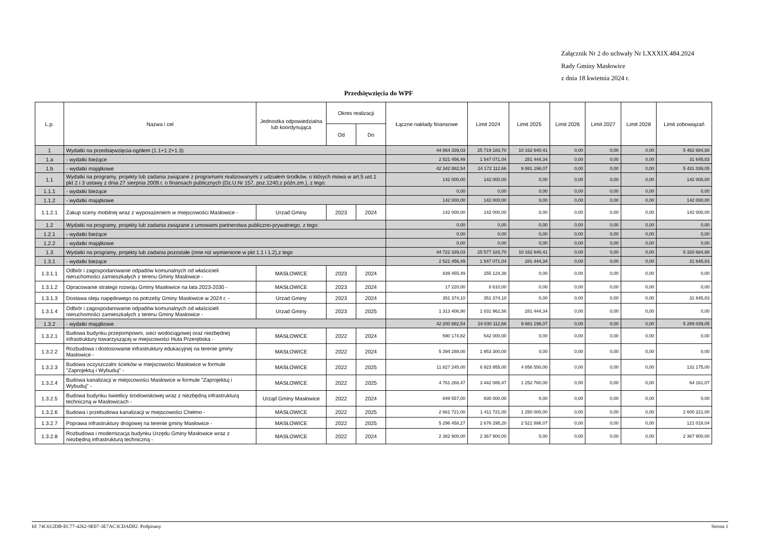Załącznik Nr 2 do uchwały Nr LXXXIX.484.2024
Rady Gminy Masłowice
z dnia 18 kwietnia 2024 r.
Przedsięwzięcia do WPF
| L.p. | Nazwa i cel | Jednostka odpowiedzialna lub koordynująca | Okres realizacji | | Łączne nakłady finansowe | Limit 2024 | Limit 2025 | Limit 2026 | Limit 2027 | Limit 2028 | Limit zobowiązań |
| --- | --- | --- | --- | --- | --- | --- | --- | --- | --- | --- | --- |
| | | | Od | Do | | | | | | | |
| 1 | Wydatki na przedsięwzięcia-ogółem (1.1+1.2+1.3) | | | | 44 864 339,03 | 25 719 183,70 | 10 162 640,41 | 0,00 | 0,00 | 0,00 | 5 462 684,88 |
| 1.a | - wydatki bieżące | | | | 2 521 456,49 | 1 547 071,04 | 281 444,34 | 0,00 | 0,00 | 0,00 | 31 645,83 |
| 1.b | - wydatki majątkowe | | | | 42 342 882,54 | 24 172 112,66 | 9 881 196,07 | 0,00 | 0,00 | 0,00 | 5 431 039,05 |
| 1.1 | Wydatki na programy, projekty lub zadania związane z programami realizowanymi z udziałem środków, o których mowa w art.5 ust.1 pkt 2 i 3 ustawy z dnia 27 sierpnia 2009.r. o finansach publicznych (Dz.U.Nr 157, poz.1240,z późn.zm.), z tego: | | | | 142 000,00 | 142 000,00 | 0,00 | 0,00 | 0,00 | 0,00 | 142 000,00 |
| 1.1.1 | - wydatki bieżące | | | | 0,00 | 0,00 | 0,00 | 0,00 | 0,00 | 0,00 | 0,00 |
| 1.1.2 | - wydatki majątkowe | | | | 142 000,00 | 142 000,00 | 0,00 | 0,00 | 0,00 | 0,00 | 142 000,00 |
| 1.1.2.1 | Zakup sceny mobilnej wraz z wyposażeniem w miejscowości Masłowice - | Urzad Gminy | 2023 | 2024 | 142 000,00 | 142 000,00 | 0,00 | 0,00 | 0,00 | 0,00 | 142 000,00 |
| 1.2 | Wydatki na programy, projekty lub zadania związane z umowami partnerstwa publiczno-prywatnego, z tego: | | | | 0,00 | 0,00 | 0,00 | 0,00 | 0,00 | 0,00 | 0,00 |
| 1.2.1 | - wydatki bieżące | | | | 0,00 | 0,00 | 0,00 | 0,00 | 0,00 | 0,00 | 0,00 |
| 1.2.2 | - wydatki majątkowe | | | | 0,00 | 0,00 | 0,00 | 0,00 | 0,00 | 0,00 | 0,00 |
| 1.3 | Wydatki na programy, projekty lub zadania pozostałe (inne niż wymienione w pkt 1.1 i 1.2),z tego | | | | 44 722 339,03 | 25 577 183,70 | 10 162 640,41 | 0,00 | 0,00 | 0,00 | 5 320 684,88 |
| 1.3.1 | - wydatki bieżące | | | | 2 521 456,49 | 1 547 071,04 | 281 444,34 | 0,00 | 0,00 | 0,00 | 31 645,83 |
| 1.3.1.1 | Odbiór i zagospodarowanie odpadów komunalnych od właścicieli nieruchomości zamieszkałych z terenu Gminy Masłowice - | MASŁOWICE | 2023 | 2024 | 839 455,49 | 155 124,38 | 0,00 | 0,00 | 0,00 | 0,00 | 0,00 |
| 1.3.1.2 | Opracowanie strategii rozwoju Gminy Masłowice na lata 2023-2030 - | MASŁOWICE | 2023 | 2024 | 17 220,00 | 8 610,00 | 0,00 | 0,00 | 0,00 | 0,00 | 0,00 |
| 1.3.1.3 | Dostawa oleju napędowego na potrzeby Gminy Masłowice w 2024 r. - | Urzad Gminy | 2023 | 2024 | 351 374,10 | 351 374,10 | 0,00 | 0,00 | 0,00 | 0,00 | 31 645,83 |
| 1.3.1.4 | Odbiór i zagospodarowanie odpadów komunalnych od właścicieli nieruchomości zamieszkałych z terenu Gminy Masłowice - | Urzad Gminy | 2023 | 2025 | 1 313 406,90 | 1 031 962,56 | 281 444,34 | 0,00 | 0,00 | 0,00 | 0,00 |
| 1.3.2 | - wydatki majątkowe | | | | 42 200 882,54 | 24 030 112,66 | 9 881 196,07 | 0,00 | 0,00 | 0,00 | 5 289 039,05 |
| 1.3.2.1 | Budowa budynku przepompowni, sieci wodociągowej oraz niezbędnej infrastruktury towarzyszącej w miejscowości Huta Przerębska - | MASŁOWICE | 2022 | 2024 | 590 174,82 | 542 000,00 | 0,00 | 0,00 | 0,00 | 0,00 | 0,00 |
| 1.3.2.2 | Rozbudowa i dostosowanie infrastruktury edukacyjnej na terenie gminy Masłowice - | MASŁOWICE | 2022 | 2024 | 5 394 288,00 | 1 953 300,00 | 0,00 | 0,00 | 0,00 | 0,00 | 0,00 |
| 1.3.2.3 | Budowa oczyszczalni ścieków w miejscowości Masłowice w formule "Zaprojektuj i Wybuduj" - | MASŁOWICE | 2022 | 2025 | 11 827 245,00 | 6 923 955,00 | 4 856 550,00 | 0,00 | 0,00 | 0,00 | 131 175,00 |
| 1.3.2.4 | Budowa kanalizacji w miejscowości Masłowice w formule "Zaprojektuj i Wybuduj" - | MASŁOWICE | 2022 | 2025 | 4 761 268,47 | 3 442 088,47 | 1 252 760,00 | 0,00 | 0,00 | 0,00 | 64 161,07 |
| 1.3.2.5 | Budowa budynku świetlicy środowiskowej wraz z niezbędną infrastrukturą techniczną w Masłowicach - | Urząd Gminy Masłowice | 2022 | 2024 | 849 557,00 | 830 000,00 | 0,00 | 0,00 | 0,00 | 0,00 | 0,00 |
| 1.3.2.6 | Budowa i przebudowa kanalizacji w miejscowości Chełmo - | MASŁOWICE | 2022 | 2025 | 2 661 721,00 | 1 411 721,00 | 1 250 000,00 | 0,00 | 0,00 | 0,00 | 2 600 221,00 |
| 1.3.2.7 | Poprawa infrastruktury drogowej na terenie gminy Masłowice - | MASŁOWICE | 2022 | 2025 | 5 296 458,27 | 2 676 295,20 | 2 521 886,07 | 0,00 | 0,00 | 0,00 | 121 018,04 |
| 1.3.2.8 | Rozbudowa i modernizacja budynku Urzędu Gminy Masłowice wraz z niezbędną infrastrukturą techniczną - | MASŁOWICE | 2022 | 2024 | 2 382 900,00 | 2 367 900,00 | 0,00 | 0,00 | 0,00 | 0,00 | 2 367 900,00 |
Id: 74C612DB-EC77-4262-9E07-3E7AC3CDAD02. Podpisany Strona 1